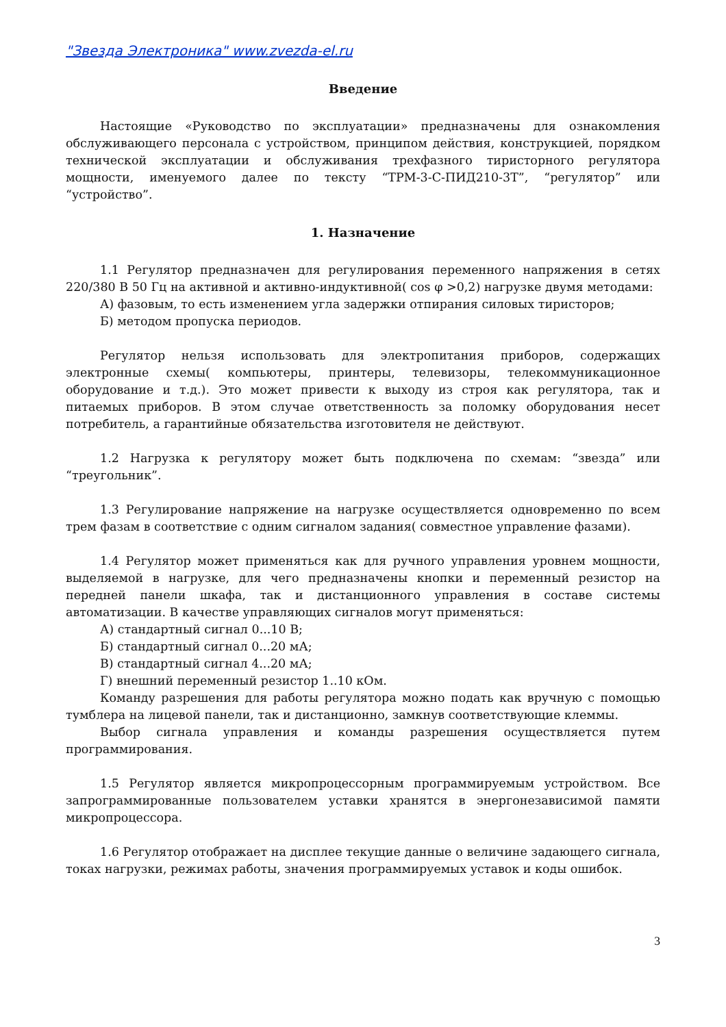"Звезда Электроника" www.zvezda-el.ru
Введение
Настоящие «Руководство по эксплуатации» предназначены для ознакомления обслуживающего персонала с устройством, принципом действия, конструкцией, порядком технической эксплуатации и обслуживания трехфазного тиристорного регулятора мощности, именуемого далее по тексту “ТРМ-3-С-ПИД210-3Т”, “регулятор” или “устройство”.
1. Назначение
1.1 Регулятор предназначен для регулирования переменного напряжения в сетях 220/380 В 50 Гц на активной и активно-индуктивной( cos φ >0,2) нагрузке двумя методами:
А) фазовым, то есть изменением угла задержки отпирания силовых тиристоров;
Б) методом пропуска периодов.
Регулятор нельзя использовать для электропитания приборов, содержащих электронные схемы( компьютеры, принтеры, телевизоры, телекоммуникационное оборудование и т.д.). Это может привести к выходу из строя как регулятора, так и питаемых приборов. В этом случае ответственность за поломку оборудования несет потребитель, а гарантийные обязательства изготовителя не действуют.
1.2 Нагрузка к регулятору может быть подключена по схемам: “звезда” или “треугольник”.
1.3 Регулирование напряжение на нагрузке осуществляется одновременно по всем трем фазам в соответствие с одним сигналом задания( совместное управление фазами).
1.4 Регулятор может применяться как для ручного управления уровнем мощности, выделяемой в нагрузке, для чего предназначены кнопки и переменный резистор на передней панели шкафа, так и дистанционного управления в составе системы автоматизации. В качестве управляющих сигналов могут применяться:
А) стандартный сигнал 0...10 В;
Б) стандартный сигнал 0...20 мА;
В) стандартный сигнал 4...20 мА;
Г) внешний переменный резистор 1..10 кОм.
Команду разрешения для работы регулятора можно подать как вручную с помощью тумблера на лицевой панели, так и дистанционно, замкнув соответствующие клеммы.
Выбор сигнала управления и команды разрешения осуществляется путем программирования.
1.5 Регулятор является микропроцессорным программируемым устройством. Все запрограммированные пользователем уставки хранятся в энергонезависимой памяти микропроцессора.
1.6 Регулятор отображает на дисплее текущие данные о величине задающего сигнала, токах нагрузки, режимах работы, значения программируемых уставок и коды ошибок.
3